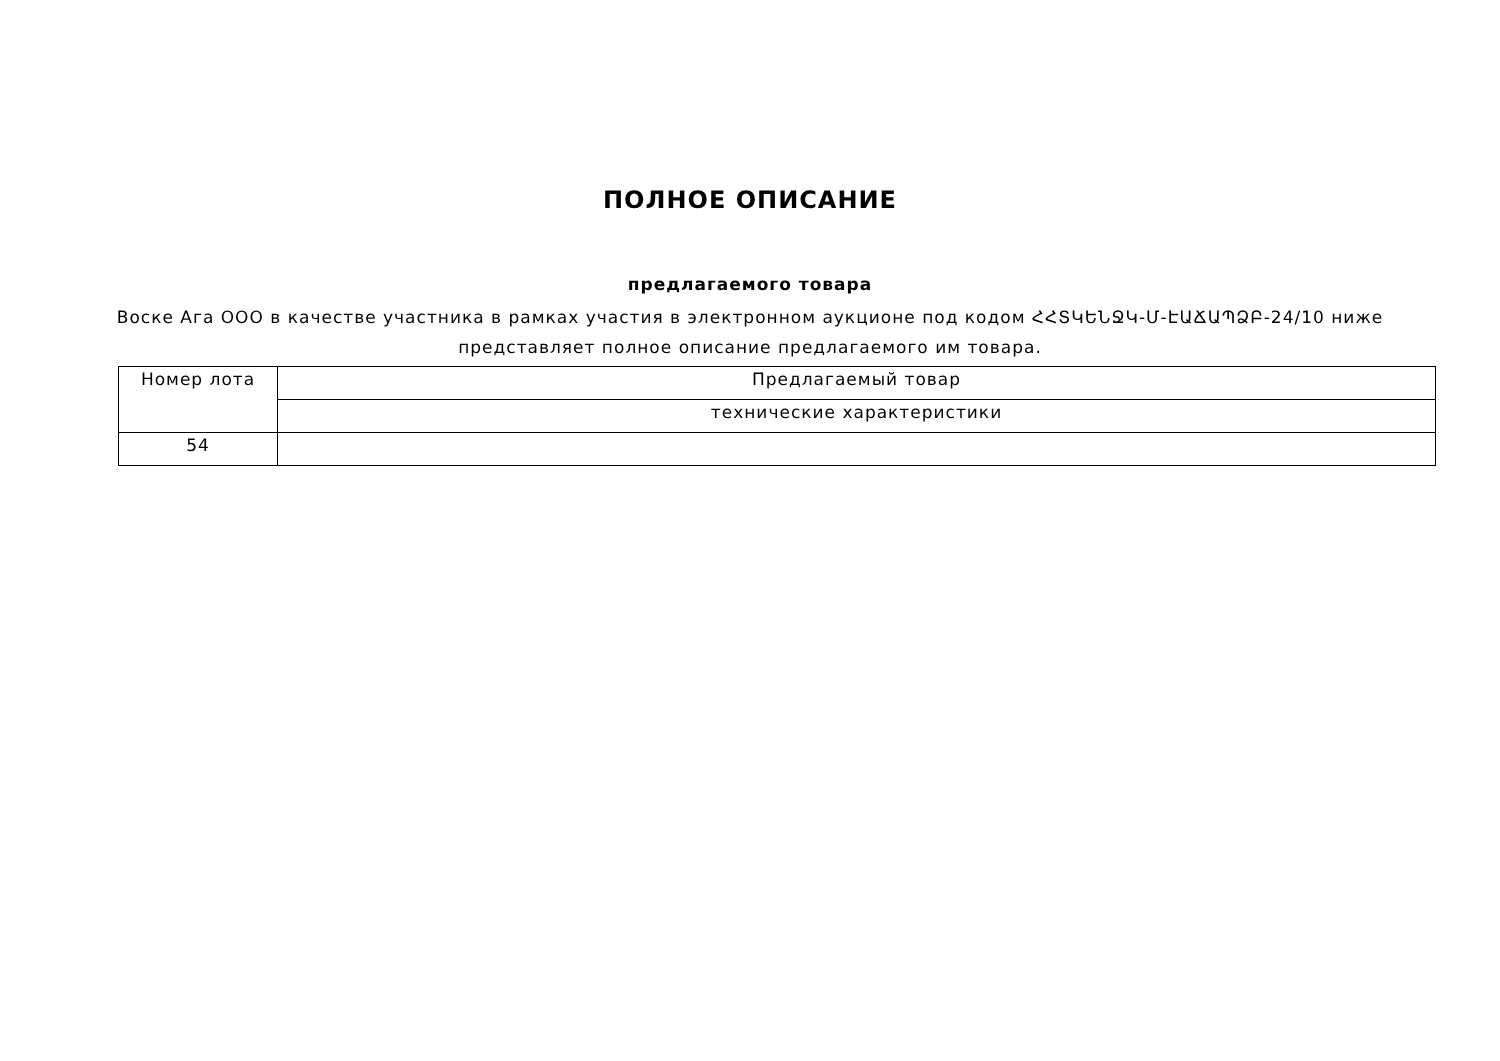ПОЛНОЕ ОПИСАНИЕ
предлагаемого товара
Воске Ага ООО в качестве участника в рамках участия в электронном аукционе под кодом ՀՀՏԿԵՆՋԿ-Մ-ԷԱՃԱՊՁԲ-24/10 ниже представляет полное описание предлагаемого им товара.
| Номер лота | Предлагаемый товар |
| | технические характеристики |
| 54 | |